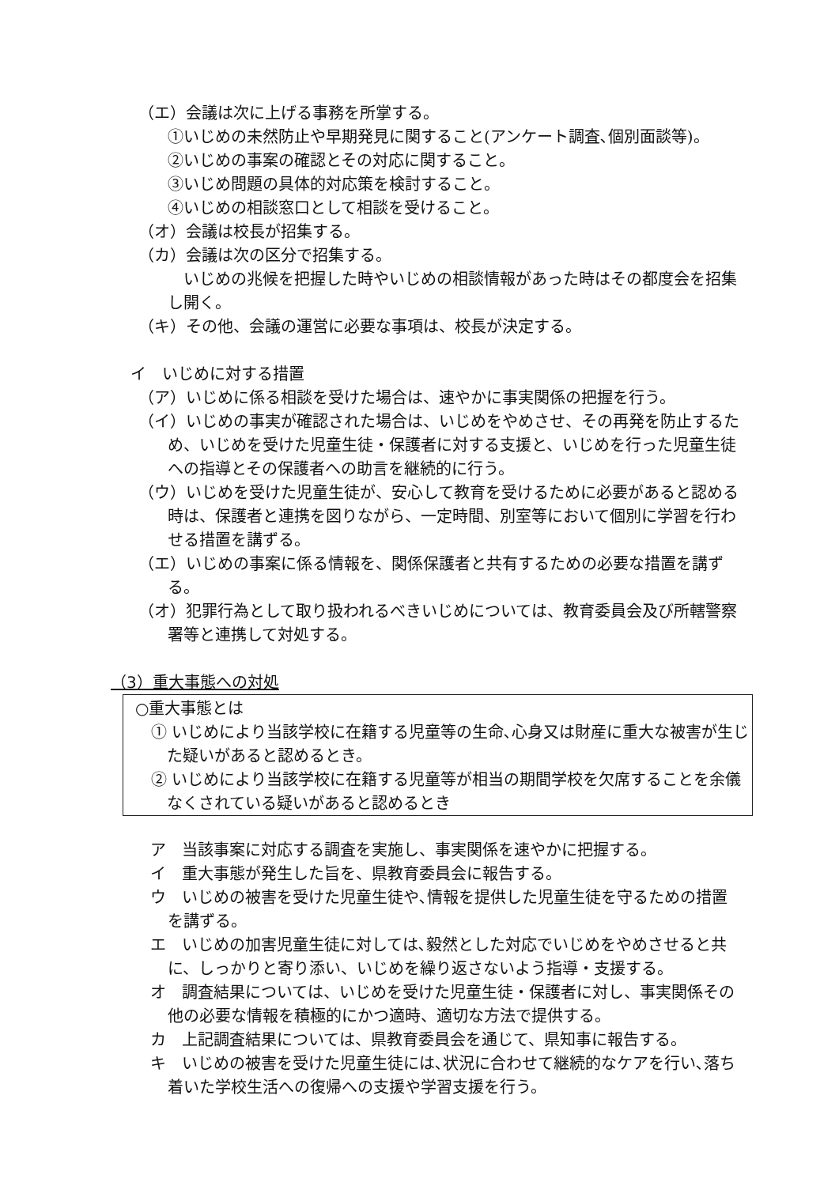（エ）会議は次に上げる事務を所掌する。
①いじめの未然防止や早期発見に関すること(アンケート調査､個別面談等)。
②いじめの事案の確認とその対応に関すること。
③いじめ問題の具体的対応策を検討すること。
④いじめの相談窓口として相談を受けること。
（オ）会議は校長が招集する。
（カ）会議は次の区分で招集する。
　いじめの兆候を把握した時やいじめの相談情報があった時はその都度会を招集し開く。
（キ）その他、会議の運営に必要な事項は、校長が決定する。
イ　いじめに対する措置
（ア）いじめに係る相談を受けた場合は、速やかに事実関係の把握を行う。
（イ）いじめの事実が確認された場合は、いじめをやめさせ、その再発を防止するため、いじめを受けた児童生徒・保護者に対する支援と、いじめを行った児童生徒への指導とその保護者への助言を継続的に行う。
（ウ）いじめを受けた児童生徒が、安心して教育を受けるために必要があると認める時は、保護者と連携を図りながら、一定時間、別室等において個別に学習を行わせる措置を講ずる。
（エ）いじめの事案に係る情報を、関係保護者と共有するための必要な措置を講ずる。
（オ）犯罪行為として取り扱われるべきいじめについては、教育委員会及び所轄警察署等と連携して対処する。
（3）重大事態への対処
○重大事態とは
　① いじめにより当該学校に在籍する児童等の生命､心身又は財産に重大な被害が生じた疑いがあると認めるとき。
　② いじめにより当該学校に在籍する児童等が相当の期間学校を欠席することを余儀なくされている疑いがあると認めるとき
ア　当該事案に対応する調査を実施し、事実関係を速やかに把握する。
イ　重大事態が発生した旨を、県教育委員会に報告する。
ウ　いじめの被害を受けた児童生徒や､情報を提供した児童生徒を守るための措置を講ずる。
エ　いじめの加害児童生徒に対しては､毅然とした対応でいじめをやめさせると共に、しっかりと寄り添い、いじめを繰り返さないよう指導・支援する。
オ　調査結果については、いじめを受けた児童生徒・保護者に対し、事実関係その他の必要な情報を積極的にかつ適時、適切な方法で提供する。
カ　上記調査結果については、県教育委員会を通じて、県知事に報告する。
キ　いじめの被害を受けた児童生徒には､状況に合わせて継続的なケアを行い､落ち着いた学校生活への復帰への支援や学習支援を行う。